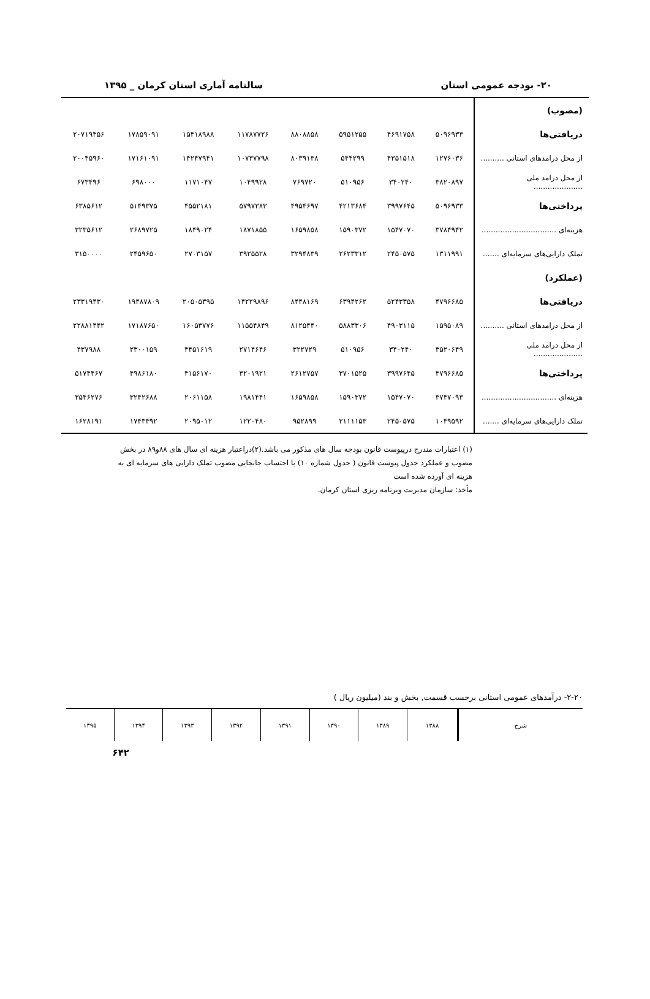۲۰- بودجه عمومی استان سالنامه آماری استان کرمان _ ۱۳۹۵
| (مصوب) | | | | | | | | |
| دریافتی‌ها | ۵۰۹۶۹۳۳ | ۴۶۹۱۷۵۸ | ۵۹۵۱۲۵۵ | ۸۸۰۸۸۵۸ | ۱۱۷۸۷۷۲۶ | ۱۵۴۱۸۹۸۸ | ۱۷۸۵۹۰۹۱ | ۲۰۷۱۹۴۵۶ |
| از محل درامدهای استانی .......... | ۱۲۷۶۰۳۶ | ۴۳۵۱۵۱۸ | ۵۴۴۲۹۹ | ۸۰۳۹۱۳۸ | ۱۰۷۳۷۷۹۸ | ۱۴۲۴۷۹۴۱ | ۱۷۱۶۱۰۹۱ | ۲۰۰۴۵۹۶۰ |
| از محل درامد ملی ..................... | ۳۸۲۰۸۹۷ | ۳۴۰۲۴۰ | ۵۱۰۹۵۶ | ۷۶۹۷۲۰ | ۱۰۴۹۹۲۸ | ۱۱۷۱۰۴۷ | ۶۹۸۰۰۰ | ۶۷۳۴۹۶ |
| پرداختی‌ها | ۵۰۹۶۹۳۳ | ۳۹۹۷۶۴۵ | ۴۲۱۳۶۸۴ | ۴۹۵۴۶۹۷ | ۵۷۹۷۳۸۳ | ۴۵۵۲۱۸۱ | ۵۱۴۹۳۷۵ | ۶۳۸۵۶۱۲ |
| هزینه‌ای ................................ | ۳۷۸۴۹۴۲ | ۱۵۴۷۰۷۰ | ۱۵۹۰۳۷۲ | ۱۶۵۹۸۵۸ | ۱۸۷۱۸۵۵ | ۱۸۴۹۰۲۴ | ۲۶۸۹۷۲۵ | ۳۲۳۵۶۱۲ |
| تملک دارایی‌های سرمایه‌ای ....... | ۱۳۱۱۹۹۱ | ۲۴۵۰۵۷۵ | ۲۶۲۳۳۱۲ | ۳۲۹۴۸۳۹ | ۳۹۲۵۵۲۸ | ۲۷۰۳۱۵۷ | ۲۴۵۹۶۵۰ | ۳۱۵۰۰۰۰ |
| (عملکرد) | | | | | | | | |
| دریافتی‌ها | ۴۷۹۶۶۸۵ | ۵۲۴۳۳۵۸ | ۶۳۹۴۲۶۲ | ۸۴۴۸۱۶۹ | ۱۴۲۲۹۸۹۶ | ۲۰۵۰۵۳۹۵ | ۱۹۴۸۷۸۰۹ | ۲۳۳۱۹۴۳۰ |
| از محل درامدهای استانی .......... | ۱۵۹۵۰۸۹ | ۴۹۰۳۱۱۵ | ۵۸۸۳۳۰۶ | ۸۱۲۵۴۴۰ | ۱۱۵۵۴۸۴۹ | ۱۶۰۵۳۷۷۶ | ۱۷۱۸۷۶۵۰ | ۲۲۸۸۱۴۴۲ |
| از محل درامد ملی ..................... | ۳۵۲۰۶۴۹ | ۳۴۰۲۴۰ | ۵۱۰۹۵۶ | ۳۲۲۷۲۹ | ۲۷۱۴۶۴۶ | ۴۴۵۱۶۱۹ | ۲۳۰۰۱۵۹ | ۴۳۷۹۸۸ |
| پرداختی‌ها | ۴۷۹۶۶۸۵ | ۳۹۹۷۶۴۵ | ۳۷۰۱۵۲۵ | ۲۶۱۲۷۵۷ | ۳۲۰۱۹۲۱ | ۴۱۵۶۱۷۰ | ۴۹۸۶۱۸۰ | ۵۱۷۴۴۶۷ |
| هزینه‌ای ................................ | ۳۷۴۷۰۹۳ | ۱۵۴۷۰۷۰ | ۱۵۹۰۳۷۲ | ۱۶۵۹۸۵۸ | ۱۹۸۱۴۴۱ | ۲۰۶۱۱۵۸ | ۳۲۴۲۶۸۸ | ۳۵۴۶۲۷۶ |
| تملک دارایی‌های سرمایه‌ای ....... | ۱۰۴۹۵۹۲ | ۲۴۵۰۵۷۵ | ۲۱۱۱۱۵۳ | ۹۵۲۸۹۹ | ۱۲۲۰۴۸۰ | ۲۰۹۵۰۱۲ | ۱۷۴۳۴۹۲ | ۱۶۲۸۱۹۱ |
(۱) اعتبارات مندرج درپیوست قانون بودجه سال های مذکور می باشد.(۲)دراعتبار هزینه ای سال های ۸۸و۸۹ در بخش مصوب و عملکرد جدول پیوست قانون ( جدول شماره ۱۰) با احتساب جابجایی مصوب تملک دارایی های سرمایه ای به هزینه ای آورده شده است
مأخذ: سازمان مدیریت وبرنامه ریزی استان کرمان.
۲-۲۰- درآمدهای عمومی استانی برحسب قسمت, بخش و بند (میلیون ریال )
| شرح | ۱۳۸۸ | ۱۳۸۹ | ۱۳۹۰ | ۱۳۹۱ | ۱۳۹۲ | ۱۳۹۳ | ۱۳۹۴ | ۱۳۹۵ |
۶۴۲